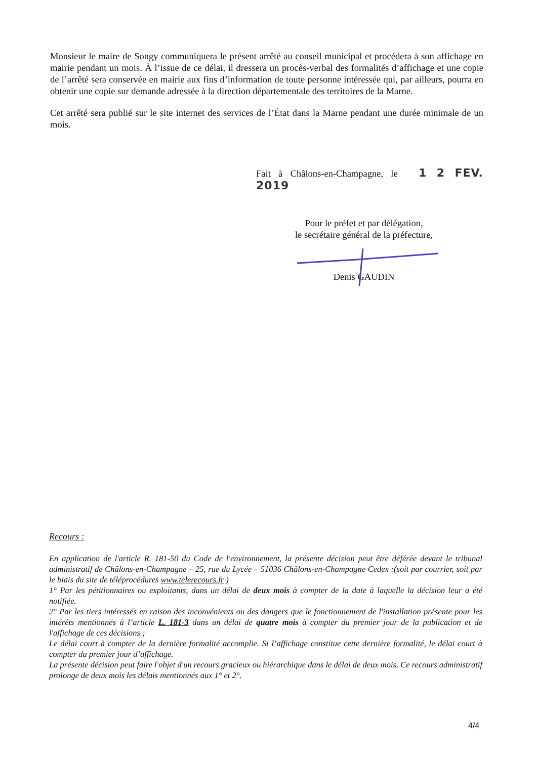Monsieur le maire de Songy communiquera le présent arrêté au conseil municipal et procédera à son affichage en mairie pendant un mois. À l’issue de ce délai, il dressera un procès-verbal des formalités d’affichage et une copie de l’arrêté sera conservée en mairie aux fins d’information de toute personne intéressée qui, par ailleurs, pourra en obtenir une copie sur demande adressée à la direction départementale des territoires de la Marne.
Cet arrêté sera publié sur le site internet des services de l’État dans la Marne pendant une durée minimale de un mois.
Fait à Châlons-en-Champagne, le 1 2 FEV. 2019
Pour le préfet et par délégation,
le secrétaire général de la préfecture,
Denis GAUDIN
Recours :
En application de l'article R. 181-50 du Code de l'environnement, la présente décision peut être déférée devant le tribunal administratif de Châlons-en-Champagne – 25, rue du Lycée – 51036 Châlons-en-Champagne Cedex :(soit par courrier, soit par le biais du site de téléprocédures www.telerecours.fr )
1° Par les pétitionnaires ou exploitants, dans un délai de deux mois à compter de la date à laquelle la décision leur a été notifiée.
2° Par les tiers intéressés en raison des inconvénients ou des dangers que le fonctionnement de l'installation présente pour les intérêts mentionnés à l’article L. 181-3 dans un délai de quatre mois à compter du premier jour de la publication et de l'affichage de ces décisions ;
Le délai court à compter de la dernière formalité accomplie. Si l’affichage constitue cette dernière formalité, le délai court à compter du premier jour d’affichage.
La présente décision peut faire l'objet d'un recours gracieux ou hiérarchique dans le délai de deux mois. Ce recours administratif prolonge de deux mois les délais mentionnés aux 1° et 2°.
4/4